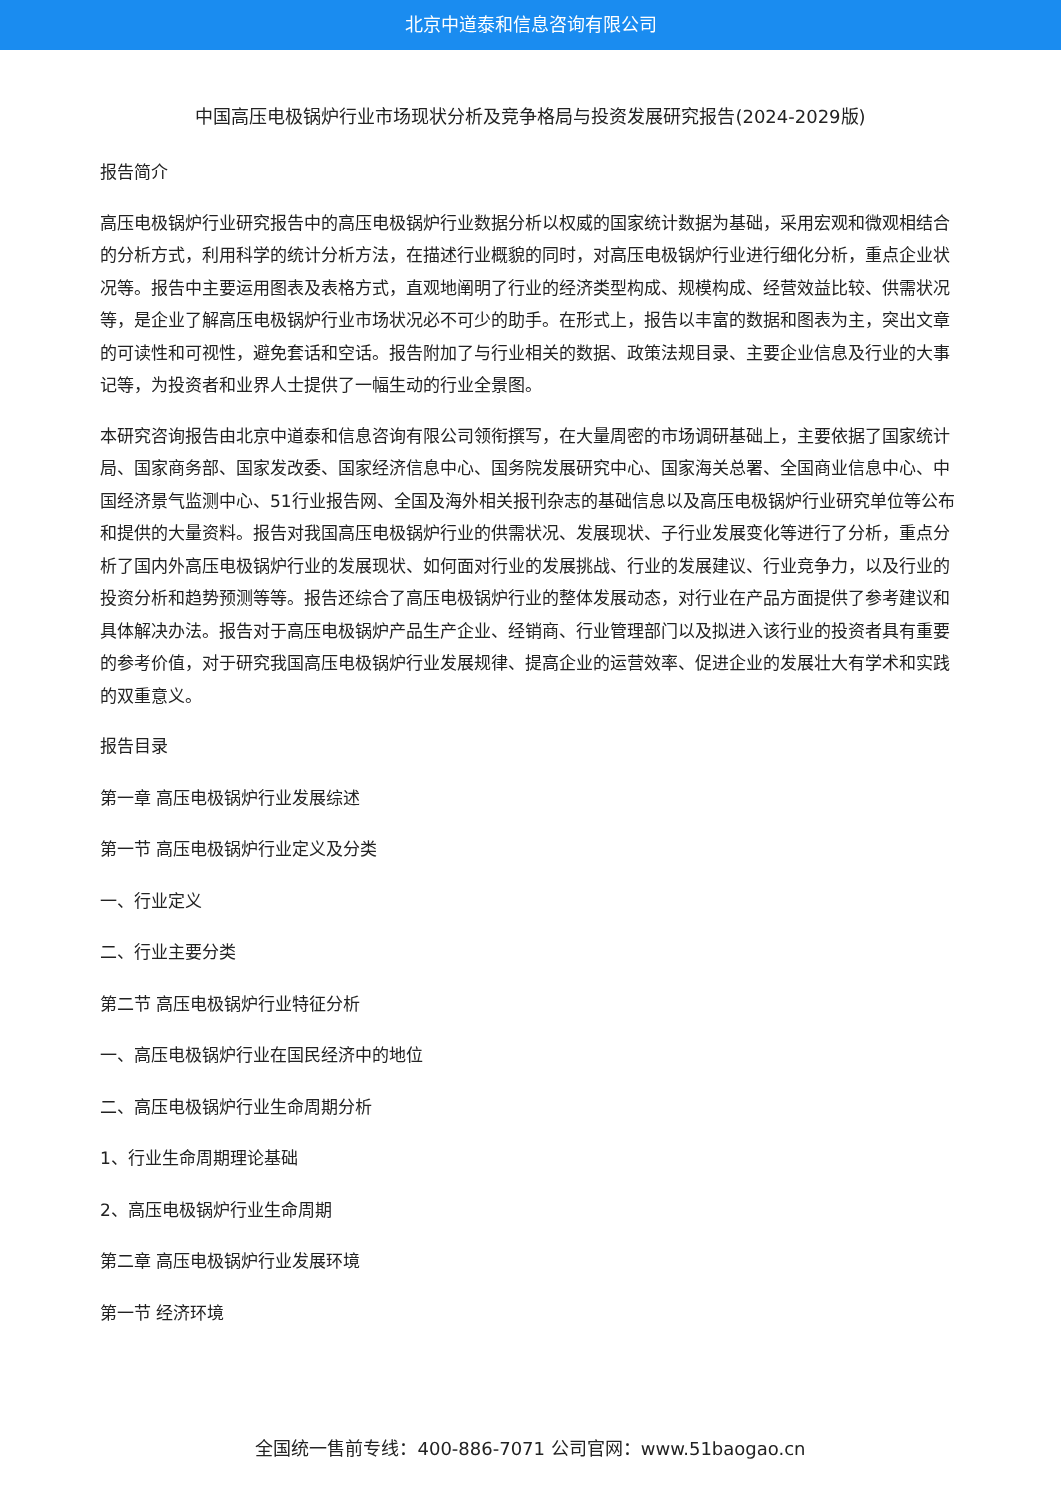北京中道泰和信息咨询有限公司
中国高压电极锅炉行业市场现状分析及竞争格局与投资发展研究报告(2024-2029版)
报告简介
高压电极锅炉行业研究报告中的高压电极锅炉行业数据分析以权威的国家统计数据为基础，采用宏观和微观相结合的分析方式，利用科学的统计分析方法，在描述行业概貌的同时，对高压电极锅炉行业进行细化分析，重点企业状况等。报告中主要运用图表及表格方式，直观地阐明了行业的经济类型构成、规模构成、经营效益比较、供需状况等，是企业了解高压电极锅炉行业市场状况必不可少的助手。在形式上，报告以丰富的数据和图表为主，突出文章的可读性和可视性，避免套话和空话。报告附加了与行业相关的数据、政策法规目录、主要企业信息及行业的大事记等，为投资者和业界人士提供了一幅生动的行业全景图。
本研究咨询报告由北京中道泰和信息咨询有限公司领衔撰写，在大量周密的市场调研基础上，主要依据了国家统计局、国家商务部、国家发改委、国家经济信息中心、国务院发展研究中心、国家海关总署、全国商业信息中心、中国经济景气监测中心、51行业报告网、全国及海外相关报刊杂志的基础信息以及高压电极锅炉行业研究单位等公布和提供的大量资料。报告对我国高压电极锅炉行业的供需状况、发展现状、子行业发展变化等进行了分析，重点分析了国内外高压电极锅炉行业的发展现状、如何面对行业的发展挑战、行业的发展建议、行业竞争力，以及行业的投资分析和趋势预测等等。报告还综合了高压电极锅炉行业的整体发展动态，对行业在产品方面提供了参考建议和具体解决办法。报告对于高压电极锅炉产品生产企业、经销商、行业管理部门以及拟进入该行业的投资者具有重要的参考价值，对于研究我国高压电极锅炉行业发展规律、提高企业的运营效率、促进企业的发展壮大有学术和实践的双重意义。
报告目录
第一章 高压电极锅炉行业发展综述
第一节 高压电极锅炉行业定义及分类
一、行业定义
二、行业主要分类
第二节 高压电极锅炉行业特征分析
一、高压电极锅炉行业在国民经济中的地位
二、高压电极锅炉行业生命周期分析
1、行业生命周期理论基础
2、高压电极锅炉行业生命周期
第二章 高压电极锅炉行业发展环境
第一节 经济环境
全国统一售前专线：400-886-7071 公司官网：www.51baogao.cn